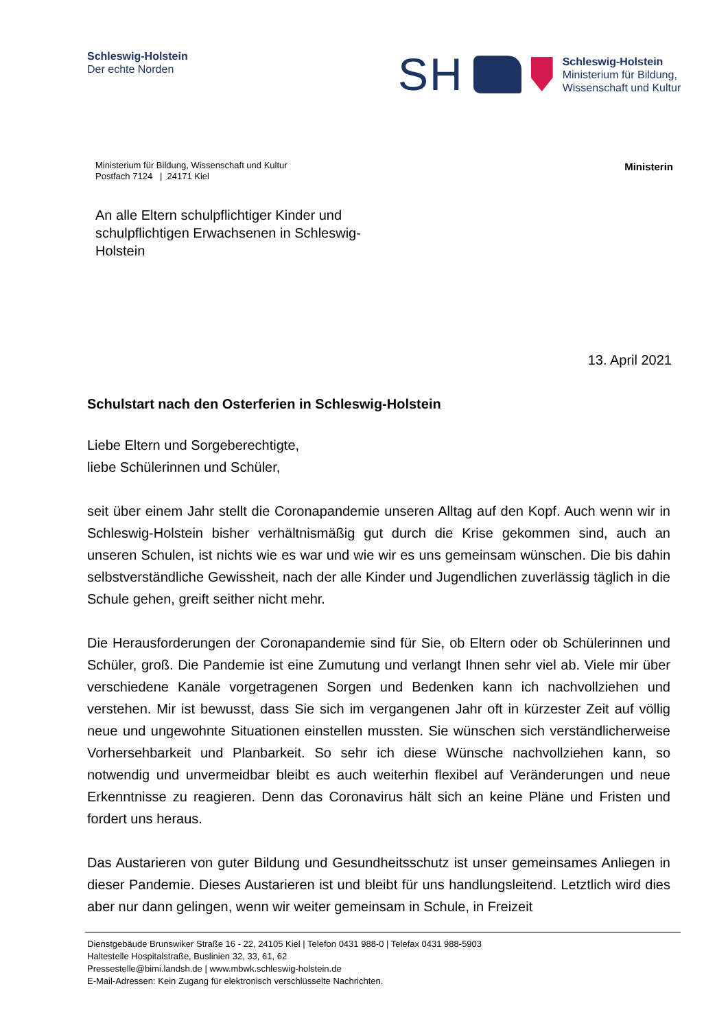Schleswig-Holstein
Der echte Norden
SH
Schleswig-Holstein
Ministerium für Bildung,
Wissenschaft und Kultur
Ministerium für Bildung, Wissenschaft und Kultur
Postfach 7124 | 24171 Kiel
Ministerin
An alle Eltern schulpflichtiger Kinder und schulpflichtigen Erwachsenen in Schleswig-Holstein
13. April 2021
Schulstart nach den Osterferien in Schleswig-Holstein
Liebe Eltern und Sorgeberechtigte,
liebe Schülerinnen und Schüler,
seit über einem Jahr stellt die Coronapandemie unseren Alltag auf den Kopf. Auch wenn wir in Schleswig-Holstein bisher verhältnismäßig gut durch die Krise gekommen sind, auch an unseren Schulen, ist nichts wie es war und wie wir es uns gemeinsam wünschen. Die bis dahin selbstverständliche Gewissheit, nach der alle Kinder und Jugendlichen zuverlässig täglich in die Schule gehen, greift seither nicht mehr.
Die Herausforderungen der Coronapandemie sind für Sie, ob Eltern oder ob Schülerinnen und Schüler, groß. Die Pandemie ist eine Zumutung und verlangt Ihnen sehr viel ab. Viele mir über verschiedene Kanäle vorgetragenen Sorgen und Bedenken kann ich nachvollziehen und verstehen. Mir ist bewusst, dass Sie sich im vergangenen Jahr oft in kürzester Zeit auf völlig neue und ungewohnte Situationen einstellen mussten. Sie wünschen sich verständlicherweise Vorhersehbarkeit und Planbarkeit. So sehr ich diese Wünsche nachvollziehen kann, so notwendig und unvermeidbar bleibt es auch weiterhin flexibel auf Veränderungen und neue Erkenntnisse zu reagieren. Denn das Coronavirus hält sich an keine Pläne und Fristen und fordert uns heraus.
Das Austarieren von guter Bildung und Gesundheitsschutz ist unser gemeinsames Anliegen in dieser Pandemie. Dieses Austarieren ist und bleibt für uns handlungsleitend. Letztlich wird dies aber nur dann gelingen, wenn wir weiter gemeinsam in Schule, in Freizeit
Dienstgebäude Brunswiker Straße 16 - 22, 24105 Kiel | Telefon 0431 988-0 | Telefax 0431 988-5903
Haltestelle Hospitalstraße, Buslinien 32, 33, 61, 62
Pressestelle@bimi.landsh.de | www.mbwk.schleswig-holstein.de
E-Mail-Adressen: Kein Zugang für elektronisch verschlüsselte Nachrichten.